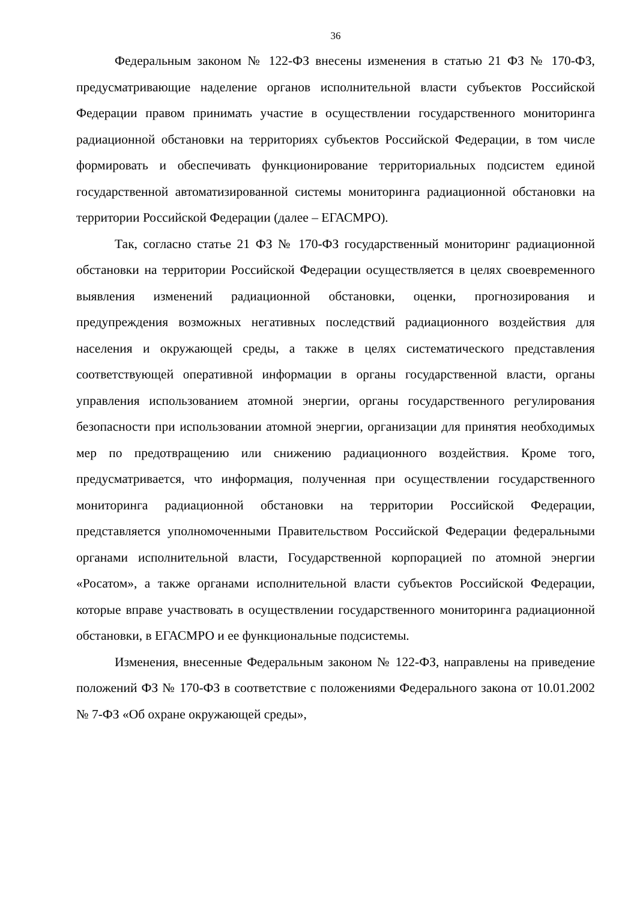36
Федеральным законом № 122-ФЗ внесены изменения в статью 21 ФЗ № 170-ФЗ, предусматривающие наделение органов исполнительной власти субъектов Российской Федерации правом принимать участие в осуществлении государственного мониторинга радиационной обстановки на территориях субъектов Российской Федерации, в том числе формировать и обеспечивать функционирование территориальных подсистем единой государственной автоматизированной системы мониторинга радиационной обстановки на территории Российской Федерации (далее – ЕГАСМРО).
Так, согласно статье 21 ФЗ № 170-ФЗ государственный мониторинг радиационной обстановки на территории Российской Федерации осуществляется в целях своевременного выявления изменений радиационной обстановки, оценки, прогнозирования и предупреждения возможных негативных последствий радиационного воздействия для населения и окружающей среды, а также в целях систематического представления соответствующей оперативной информации в органы государственной власти, органы управления использованием атомной энергии, органы государственного регулирования безопасности при использовании атомной энергии, организации для принятия необходимых мер по предотвращению или снижению радиационного воздействия. Кроме того, предусматривается, что информация, полученная при осуществлении государственного мониторинга радиационной обстановки на территории Российской Федерации, представляется уполномоченными Правительством Российской Федерации федеральными органами исполнительной власти, Государственной корпорацией по атомной энергии «Росатом», а также органами исполнительной власти субъектов Российской Федерации, которые вправе участвовать в осуществлении государственного мониторинга радиационной обстановки, в ЕГАСМРО и ее функциональные подсистемы.
Изменения, внесенные Федеральным законом № 122-ФЗ, направлены на приведение положений ФЗ № 170-ФЗ в соответствие с положениями Федерального закона от 10.01.2002 № 7-ФЗ «Об охране окружающей среды»,